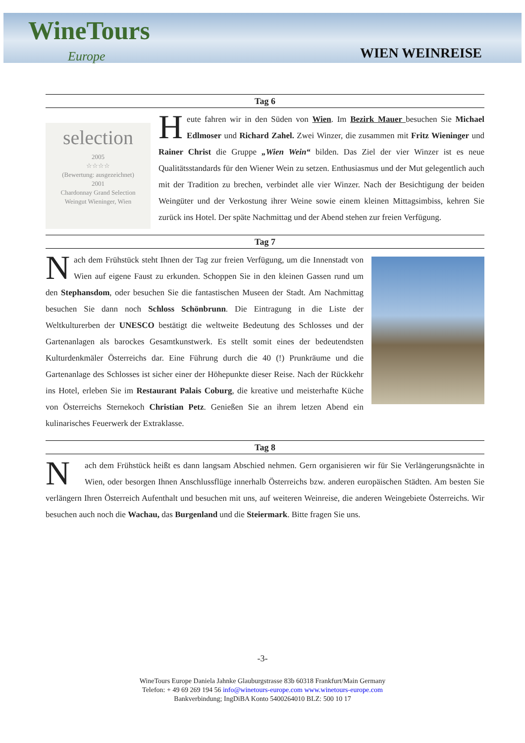WineTours
Europe
WIEN WEINREISE
Tag 6
selection
2005
☆☆☆☆
(Bewertung: ausgezeichnet)
2001
Chardonnay Grand Selection
Weingut Wieninger, Wien
Heute fahren wir in den Süden von Wien. Im Bezirk Mauer besuchen Sie Michael Edlmoser und Richard Zahel. Zwei Winzer, die zusammen mit Fritz Wieninger und Rainer Christ die Gruppe „Wien Wein“ bilden. Das Ziel der vier Winzer ist es neue Qualitätsstandards für den Wiener Wein zu setzen. Enthusiasmus und der Mut gelegentlich auch mit der Tradition zu brechen, verbindet alle vier Winzer. Nach der Besichtigung der beiden Weingüter und der Verkostung ihrer Weine sowie einem kleinen Mittagsimbiss, kehren Sie zurück ins Hotel. Der späte Nachmittag und der Abend stehen zur freien Verfügung.
Tag 7
Nach dem Frühstück steht Ihnen der Tag zur freien Verfügung, um die Innenstadt von Wien auf eigene Faust zu erkunden. Schoppen Sie in den kleinen Gassen rund um den Stephansdom, oder besuchen Sie die fantastischen Museen der Stadt. Am Nachmittag besuchen Sie dann noch Schloss Schönbrunn. Die Eintragung in die Liste der Weltkulturerben der UNESCO bestätigt die weltweite Bedeutung des Schlosses und der Gartenanlagen als barockes Gesamtkunstwerk. Es stellt somit eines der bedeutendsten Kulturdenkmäler Österreichs dar. Eine Führung durch die 40 (!) Prunkräume und die Gartenanlage des Schlosses ist sicher einer der Höhepunkte dieser Reise. Nach der Rückkehr ins Hotel, erleben Sie im Restaurant Palais Coburg, die kreative und meisterhafte Küche von Österreichs Sternekoch Christian Petz. Genießen Sie an ihrem letzen Abend ein kulinarisches Feuerwerk der Extraklasse.
Tag 8
Nach dem Frühstück heißt es dann langsam Abschied nehmen. Gern organisieren wir für Sie Verlängerungsnächte in Wien, oder besorgen Ihnen Anschlussflüge innerhalb Österreichs bzw. anderen europäischen Städten. Am besten Sie verlängern Ihren Österreich Aufenthalt und besuchen mit uns, auf weiteren Weinreise, die anderen Weingebiete Österreichs. Wir besuchen auch noch die Wachau, das Burgenland und die Steiermark. Bitte fragen Sie uns.
-3-
WineTours Europe Daniela Jahnke Glauburgstrasse 83b 60318 Frankfurt/Main Germany
Telefon: + 49 69 269 194 56 info@winetours-europe.com www.winetours-europe.com
Bankverbindung; IngDiBA Konto 5400264010 BLZ: 500 10 17